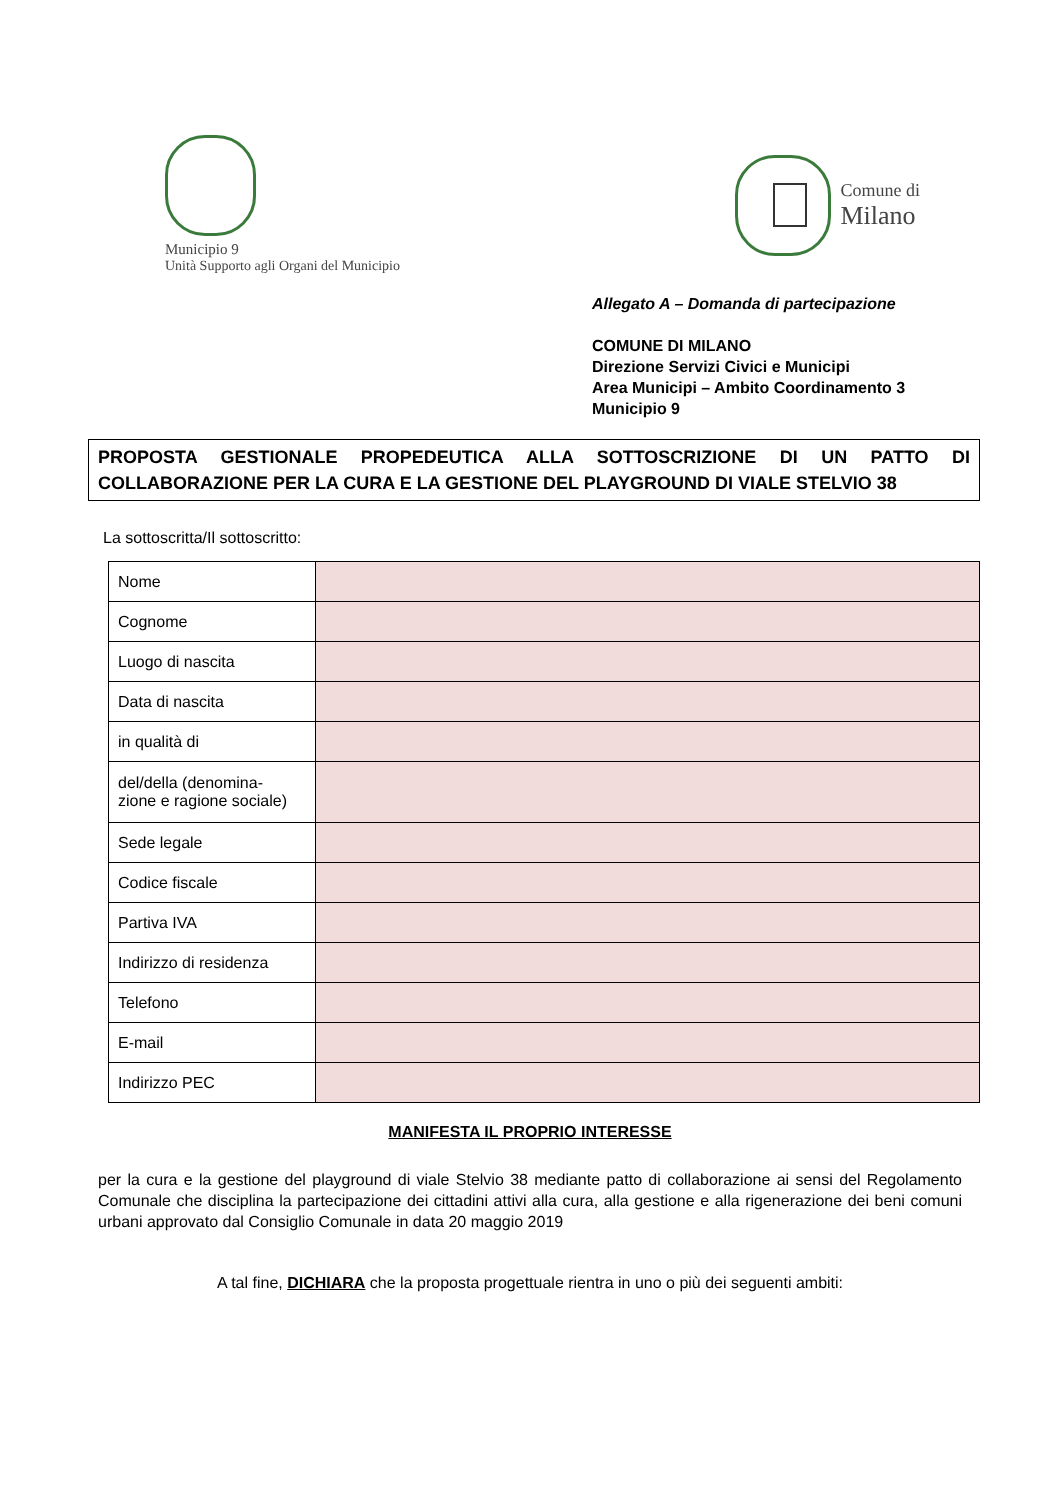Municipio 9
Unità Supporto agli Organi del Municipio
Comune di
Milano
Allegato A – Domanda di partecipazione
COMUNE DI MILANO
Direzione Servizi Civici e Municipi
Area Municipi – Ambito Coordinamento 3
Municipio 9
PROPOSTA GESTIONALE PROPEDEUTICA ALLA SOTTOSCRIZIONE DI UN PATTO DI COLLABORAZIONE PER LA CURA E LA GESTIONE DEL PLAYGROUND DI VIALE STELVIO 38
La sottoscritta/Il sottoscritto:
| Nome | |
| Cognome | |
| Luogo di nascita | |
| Data di nascita | |
| in qualità di | |
| del/della (denomina- zione e ragione sociale) | |
| Sede legale | |
| Codice fiscale | |
| Partiva IVA | |
| Indirizzo di residenza | |
| Telefono | |
| E-mail | |
| Indirizzo PEC | |
MANIFESTA IL PROPRIO INTERESSE
per la cura e la gestione del playground di viale Stelvio 38 mediante patto di collaborazione ai sensi del Regolamento Comunale che disciplina la partecipazione dei cittadini attivi alla cura, alla gestione e alla rigenerazione dei beni comuni urbani approvato dal Consiglio Comunale in data 20 maggio 2019
A tal fine, DICHIARA che la proposta progettuale rientra in uno o più dei seguenti ambiti: